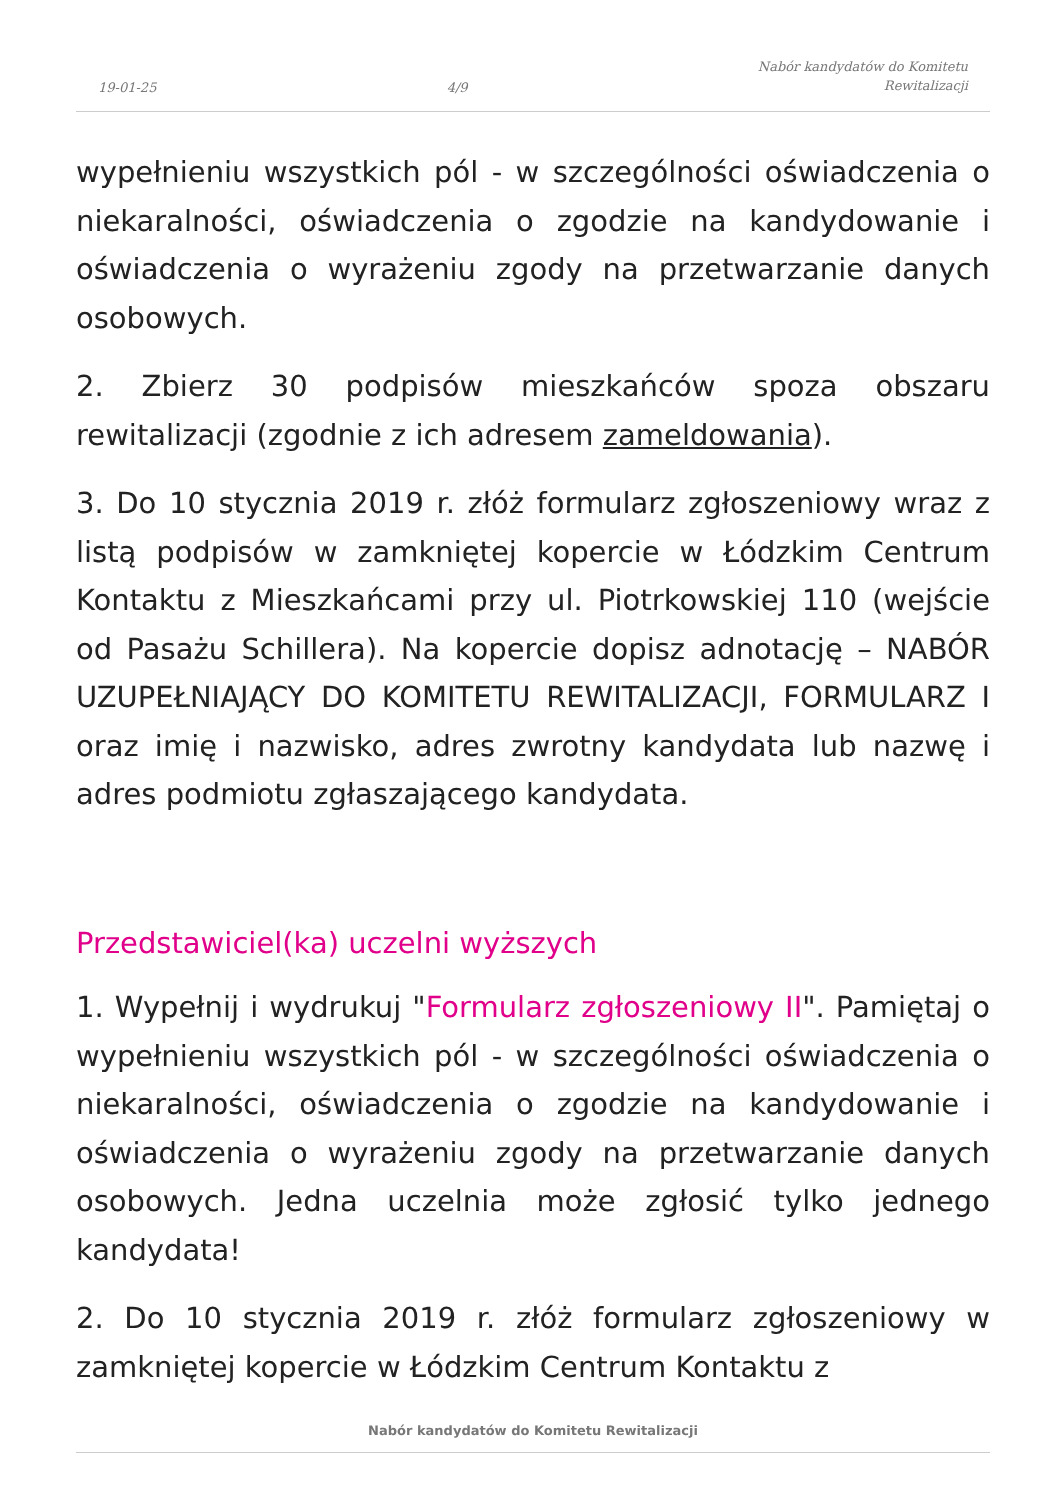19-01-25
4/9
Nabór kandydatów do Komitetu
Rewitalizacji
wypełnieniu wszystkich pól - w szczególności oświadczenia o niekaralności, oświadczenia o zgodzie na kandydowanie i oświadczenia o wyrażeniu zgody na przetwarzanie danych osobowych.
2. Zbierz 30 podpisów mieszkańców spoza obszaru rewitalizacji (zgodnie z ich adresem zameldowania).
3. Do 10 stycznia 2019 r. złóż formularz zgłoszeniowy wraz z listą podpisów w zamkniętej kopercie w Łódzkim Centrum Kontaktu z Mieszkańcami przy ul. Piotrkowskiej 110 (wejście od Pasażu Schillera). Na kopercie dopisz adnotację – NABÓR UZUPEŁNIAJĄCY DO KOMITETU REWITALIZACJI, FORMULARZ I oraz imię i nazwisko, adres zwrotny kandydata lub nazwę i adres podmiotu zgłaszającego kandydata.
Przedstawiciel(ka) uczelni wyższych
1. Wypełnij i wydrukuj "Formularz zgłoszeniowy II". Pamiętaj o wypełnieniu wszystkich pól - w szczególności oświadczenia o niekaralności, oświadczenia o zgodzie na kandydowanie i oświadczenia o wyrażeniu zgody na przetwarzanie danych osobowych. Jedna uczelnia może zgłosić tylko jednego kandydata!
2. Do 10 stycznia 2019 r. złóż formularz zgłoszeniowy w zamkniętej kopercie w Łódzkim Centrum Kontaktu z
Nabór kandydatów do Komitetu Rewitalizacji